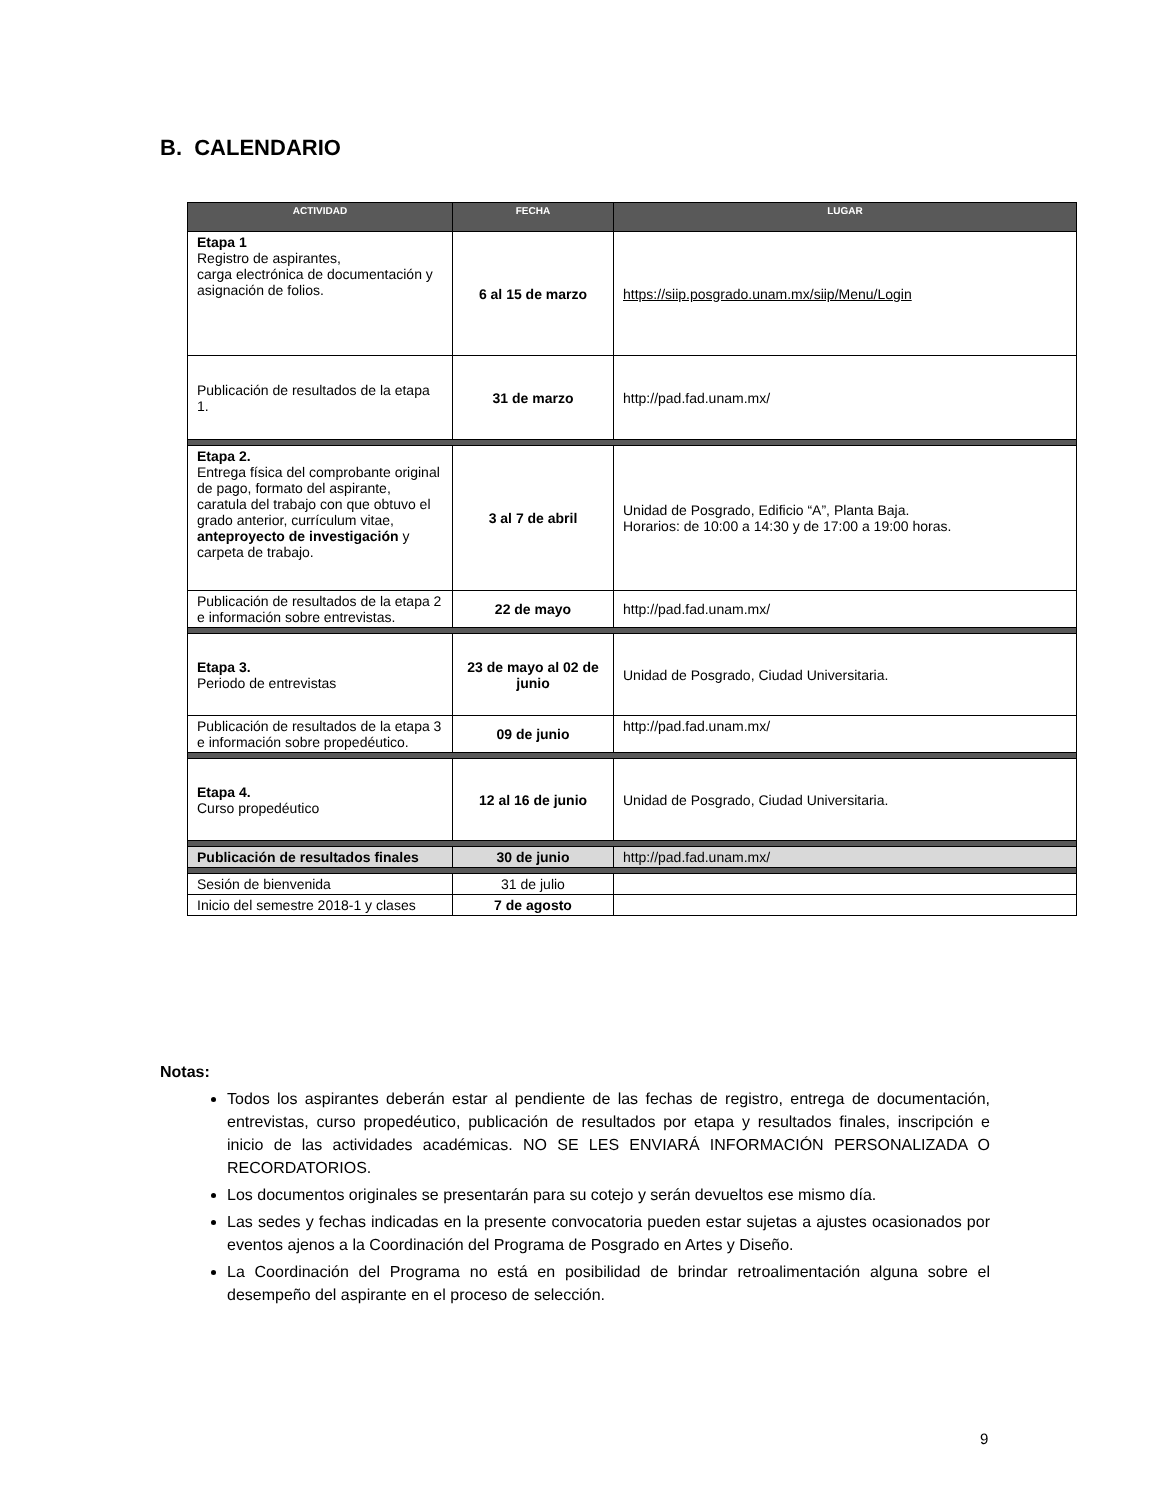B. CALENDARIO
| ACTIVIDAD | FECHA | LUGAR |
| --- | --- | --- |
| Etapa 1 Registro de aspirantes, carga electrónica de documentación y asignación de folios. | 6 al 15 de marzo | https://siip.posgrado.unam.mx/siip/Menu/Login |
| Publicación de resultados de la etapa 1. | 31 de marzo | http://pad.fad.unam.mx/ |
| Etapa 2. Entrega física del comprobante original de pago, formato del aspirante, caratula del trabajo con que obtuvo el grado anterior, currículum vitae, anteproyecto de investigación y carpeta de trabajo. | 3 al 7 de abril | Unidad de Posgrado, Edificio “A”, Planta Baja. Horarios: de 10:00 a 14:30 y de 17:00 a 19:00 horas. |
| Publicación de resultados de la etapa 2 e información sobre entrevistas. | 22 de mayo | http://pad.fad.unam.mx/ |
| Etapa 3. Periodo de entrevistas | 23 de mayo al 02 de junio | Unidad de Posgrado, Ciudad Universitaria. |
| Publicación de resultados de la etapa 3 e información sobre propedéutico. | 09 de junio | http://pad.fad.unam.mx/ |
| Etapa 4. Curso propedéutico | 12 al 16 de junio | Unidad de Posgrado, Ciudad Universitaria. |
| Publicación de resultados finales | 30 de junio | http://pad.fad.unam.mx/ |
| Sesión de bienvenida | 31 de julio | |
| Inicio del semestre 2018-1 y clases | 7 de agosto | |
Notas:
Todos los aspirantes deberán estar al pendiente de las fechas de registro, entrega de documentación, entrevistas, curso propedéutico, publicación de resultados por etapa y resultados finales, inscripción e inicio de las actividades académicas. NO SE LES ENVIARÁ INFORMACIÓN PERSONALIZADA O RECORDATORIOS.
Los documentos originales se presentarán para su cotejo y serán devueltos ese mismo día.
Las sedes y fechas indicadas en la presente convocatoria pueden estar sujetas a ajustes ocasionados por eventos ajenos a la Coordinación del Programa de Posgrado en Artes y Diseño.
La Coordinación del Programa no está en posibilidad de brindar retroalimentación alguna sobre el desempeño del aspirante en el proceso de selección.
9